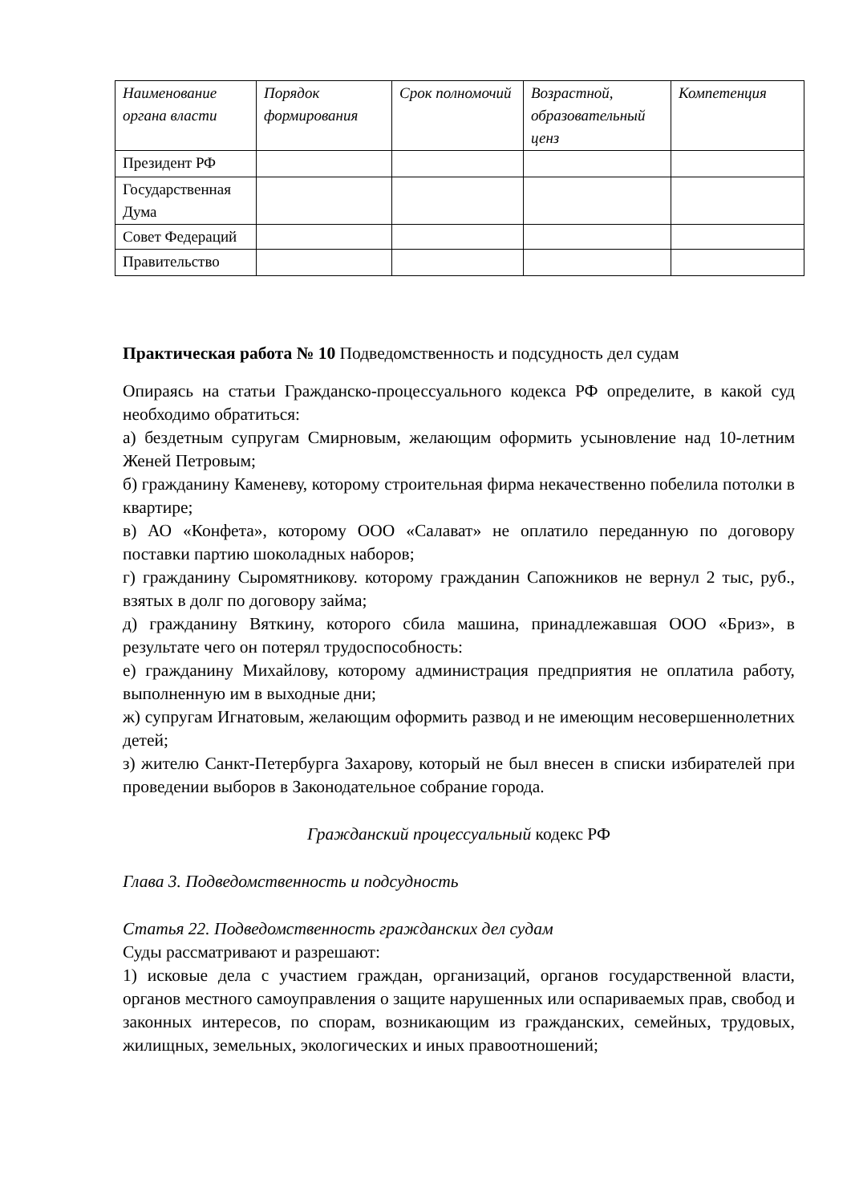| Наименование органа власти | Порядок формирования | Срок полномочий | Возрастной, образовательный ценз | Компетенция |
| --- | --- | --- | --- | --- |
| Президент РФ | | | | |
| Государственная Дума | | | | |
| Совет Федераций | | | | |
| Правительство | | | | |
Практическая работа № 10 Подведомственность и подсудность дел судам
Опираясь на статьи Гражданско-процессуального кодекса РФ определите, в какой суд необходимо обратиться:
а) бездетным супругам Смирновым, желающим оформить усыновление над 10-летним Женей Петровым;
б) гражданину Каменеву, которому строительная фирма некачественно побелила потолки в квартире;
в) АО «Конфета», которому ООО «Салават» не оплатило переданную по договору поставки партию шоколадных наборов;
г) гражданину Сыромятникову. которому гражданин Сапожников не вернул 2 тыс, руб., взятых в долг по договору займа;
д) гражданину Вяткину, которого сбила машина, принадлежавшая ООО «Бриз», в результате чего он потерял трудоспособность:
е) гражданину Михайлову, которому администрация предприятия не оплатила работу, выполненную им в выходные дни;
ж) супругам Игнатовым, желающим оформить развод и не имеющим несовершеннолетних детей;
з) жителю Санкт-Петербурга Захарову, который не был внесен в списки избирателей при проведении выборов в Законодательное собрание города.
Гражданский процессуальный кодекс РФ
Глава 3. Подведомственность и подсудность
Статья 22. Подведомственность гражданских дел судам
Суды рассматривают и разрешают:
1) исковые дела с участием граждан, организаций, органов государственной власти, органов местного самоуправления о защите нарушенных или оспариваемых прав, свобод и законных интересов, по спорам, возникающим из гражданских, семейных, трудовых, жилищных, земельных, экологических и иных правоотношений;